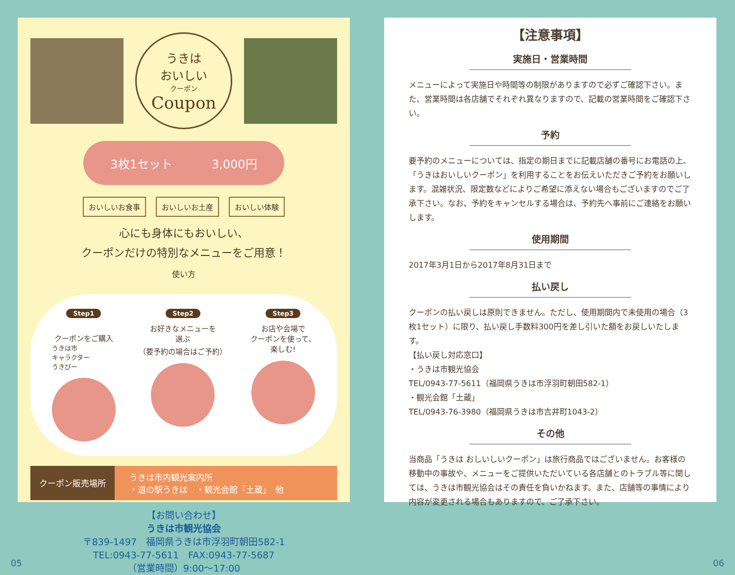うきは
おいしい
クーポン
Coupon
3枚1セット 3,000円
おいしいお食事 おいしいお土産 おいしい体験
心にも身体にもおいしい、
クーポンだけの特別なメニューをご用意！
使い方
Step1
クーポンをご購入
うきは市
キャラクター
うきぴー
Step2
お好きなメニューを
選ぶ
（要予約の場合はご予約）
Step3
お店や会場で
クーポンを使って、
楽しむ!
クーポン販売場所
うきは市内観光案内所
・道の駅うきは　・観光会館「土蔵」　他
【お問い合わせ】
うきは市観光協会
〒839-1497　福岡県うきは市浮羽町朝田582-1
TEL:0943-77-5611　FAX:0943-77-5687
（営業時間）9:00〜17:00
【注意事項】
実施日・営業時間
メニューによって実施日や時間等の制限がありますので必ずご確認下さい。また、営業時間は各店舗でそれぞれ異なりますので、記載の営業時間をご確認下さい。
予約
要予約のメニューについては、指定の期日までに記載店舗の番号にお電話の上、「うきはおいしいクーポン」を利用することをお伝えいただきご予約をお願いします。混雑状況、限定数などによりご希望に添えない場合もございますのでご了承下さい。なお、予約をキャンセルする場合は、予約先へ事前にご連絡をお願いします。
使用期間
2017年3月1日から2017年8月31日まで
払い戻し
クーポンの払い戻しは原則できません。ただし、使用期間内で未使用の場合（3枚1セット）に限り、払い戻し手数料300円を差し引いた額をお戻しいたします。
【払い戻し対応窓口】
・うきは市観光協会
TEL/0943-77-5611（福岡県うきは市浮羽町朝田582-1）
・観光会館「土蔵」
TEL/0943-76-3980（福岡県うきは市吉井町1043-2）
その他
当商品「うきは おしいしいクーポン」は旅行商品ではございません。お客様の移動中の事故や、メニューをご提供いただいている各店舗とのトラブル等に関しては、うきは市観光協会はその責任を負いかねます。また、店舗等の事情により内容が変更される場合もありますので、ご了承下さい。
05 06